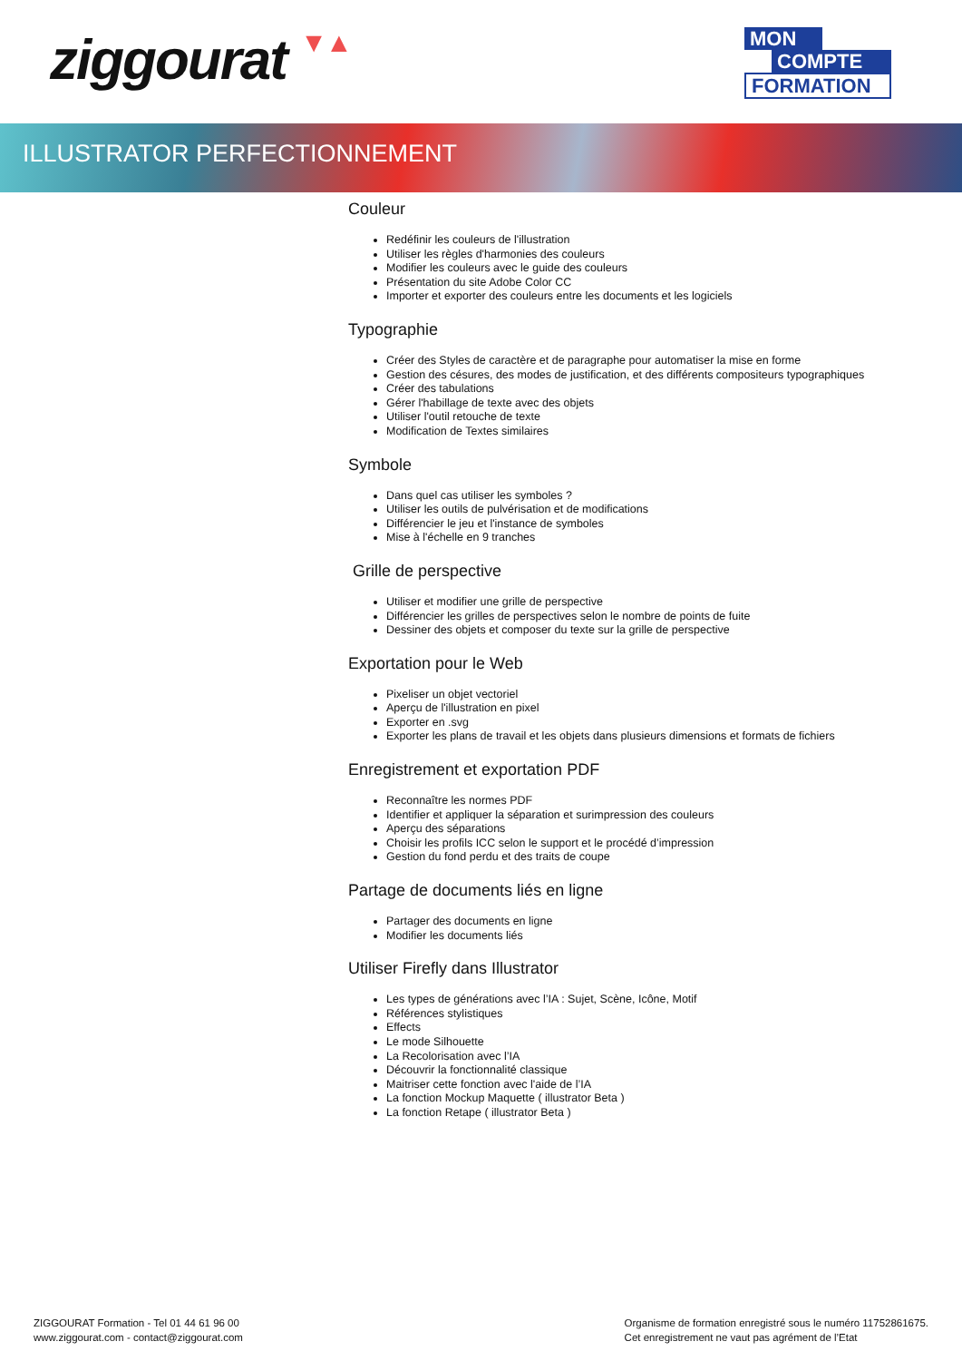ziggourat ▼▲
MON
COMPTE
FORMATION
ILLUSTRATOR PERFECTIONNEMENT
Couleur
Redéfinir les couleurs de l'illustration
Utiliser les règles d'harmonies des couleurs
Modifier les couleurs avec le guide des couleurs
Présentation du site Adobe Color CC
Importer et exporter des couleurs entre les documents et les logiciels
Typographie
Créer des Styles de caractère et de paragraphe pour automatiser la mise en forme
Gestion des césures, des modes de justification, et des différents compositeurs typographiques
Créer des tabulations
Gérer l'habillage de texte avec des objets
Utiliser l'outil retouche de texte
Modification de Textes similaires
Symbole
Dans quel cas utiliser les symboles ?
Utiliser les outils de pulvérisation et de modifications
Différencier le jeu et l'instance de symboles
Mise à l'échelle en 9 tranches
Grille de perspective
Utiliser et modifier une grille de perspective
Différencier les grilles de perspectives selon le nombre de points de fuite
Dessiner des objets et composer du texte sur la grille de perspective
Exportation pour le Web
Pixeliser un objet vectoriel
Aperçu de l'illustration en pixel
Exporter en .svg
Exporter les plans de travail et les objets dans plusieurs dimensions et formats de fichiers
Enregistrement et exportation PDF
Reconnaître les normes PDF
Identifier et appliquer la séparation et surimpression des couleurs
Aperçu des séparations
Choisir les profils ICC selon le support et le procédé d’impression
Gestion du fond perdu et des traits de coupe
Partage de documents liés en ligne
Partager des documents en ligne
Modifier les documents liés
Utiliser Firefly dans Illustrator
Les types de générations avec l’IA : Sujet, Scène, Icône, Motif
Références stylistiques
Effects
Le mode Silhouette
La Recolorisation avec l’IA
Découvrir la fonctionnalité classique
Maitriser cette fonction avec l'aide de l’IA
La fonction Mockup Maquette ( illustrator Beta )
La fonction Retape ( illustrator Beta )
ZIGGOURAT Formation - Tel 01 44 61 96 00
www.ziggourat.com - contact@ziggourat.com
Organisme de formation enregistré sous le numéro 11752861675.
Cet enregistrement ne vaut pas agrément de l’Etat